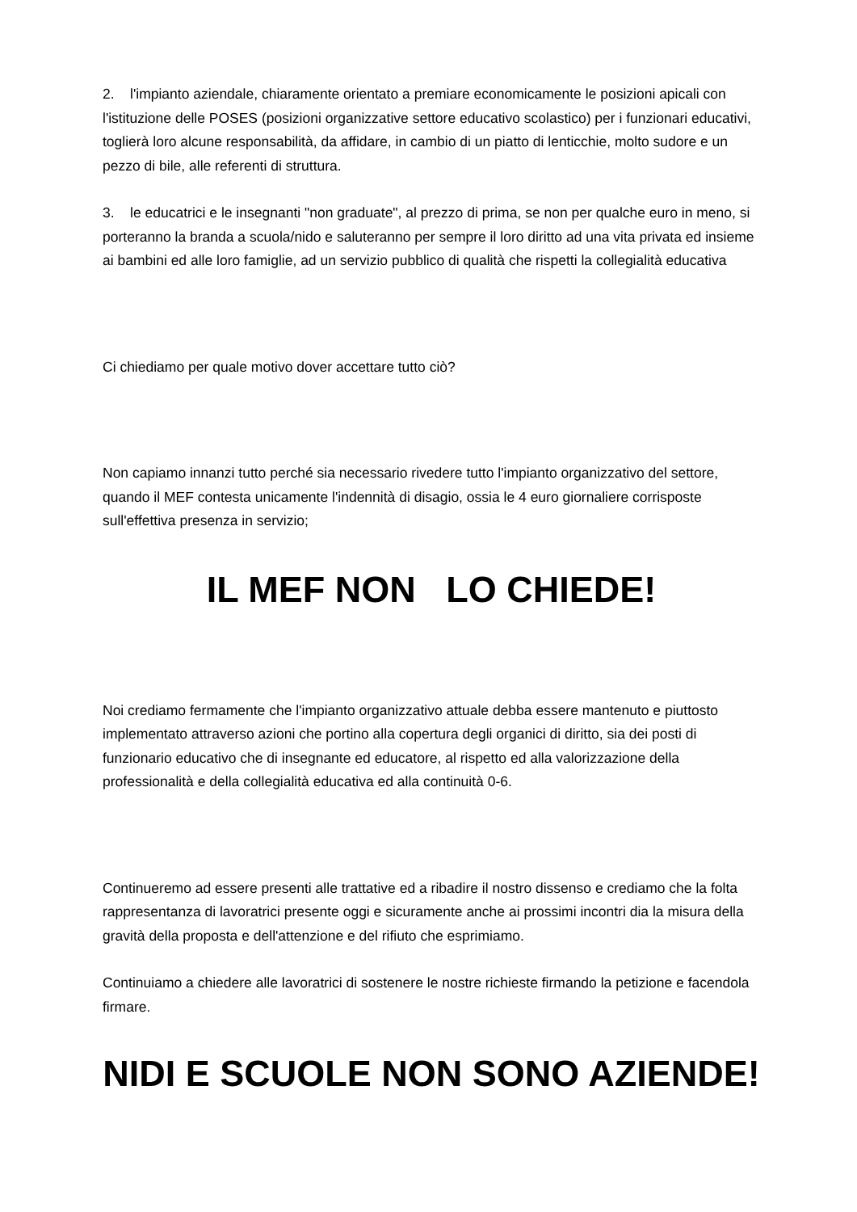2. l'impianto aziendale, chiaramente orientato a premiare economicamente le posizioni apicali con l'istituzione delle POSES (posizioni organizzative settore educativo scolastico) per i funzionari educativi, toglierà loro alcune responsabilità, da affidare, in cambio di un piatto di lenticchie, molto sudore e un pezzo di bile, alle referenti di struttura.
3. le educatrici e le insegnanti "non graduate", al prezzo di prima, se non per qualche euro in meno, si porteranno la branda a scuola/nido e saluteranno per sempre il loro diritto ad una vita privata ed insieme ai bambini ed alle loro famiglie, ad un servizio pubblico di qualità che rispetti la collegialità educativa
Ci chiediamo per quale motivo dover accettare tutto ciò?
Non capiamo innanzi tutto perché sia necessario rivedere tutto l'impianto organizzativo del settore, quando il MEF contesta unicamente l'indennità di disagio, ossia le 4 euro giornaliere corrisposte sull'effettiva presenza in servizio;
IL MEF NON LO CHIEDE!
Noi crediamo fermamente che l'impianto organizzativo attuale debba essere mantenuto e piuttosto implementato attraverso azioni che portino alla copertura degli organici di diritto, sia dei posti di funzionario educativo che di insegnante ed educatore, al rispetto ed alla valorizzazione della professionalità e della collegialità educativa ed alla continuità 0-6.
Continueremo ad essere presenti alle trattative ed a ribadire il nostro dissenso e crediamo che la folta rappresentanza di lavoratrici presente oggi e sicuramente anche ai prossimi incontri dia la misura della gravità della proposta e dell'attenzione e del rifiuto che esprimiamo.
Continuiamo a chiedere alle lavoratrici di sostenere le nostre richieste firmando la petizione e facendola firmare.
NIDI E SCUOLE NON SONO AZIENDE!